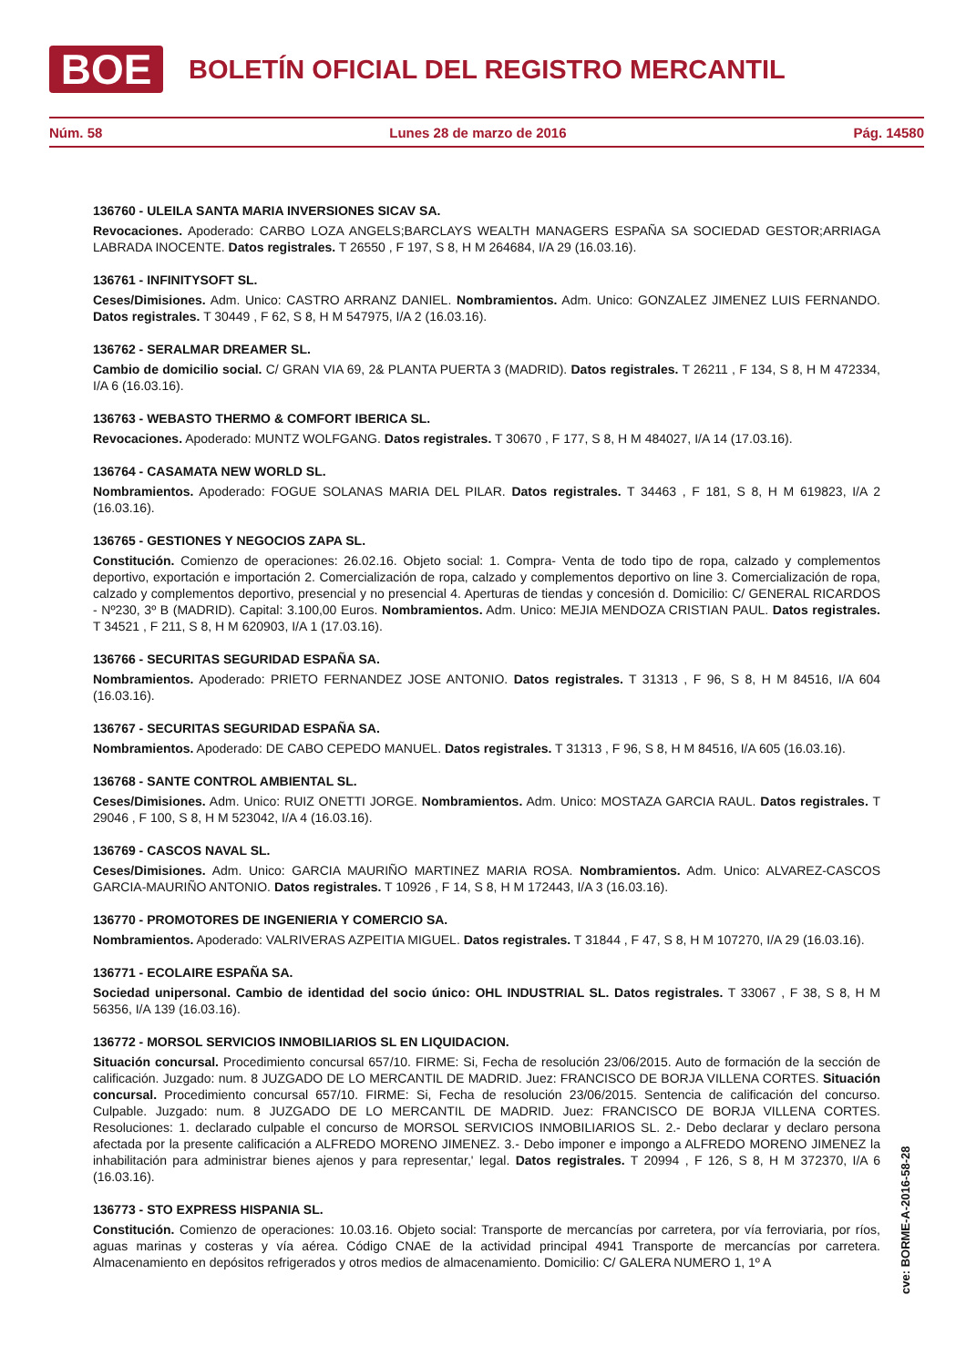BOE BOLETÍN OFICIAL DEL REGISTRO MERCANTIL
Núm. 58 Lunes 28 de marzo de 2016 Pág. 14580
136760 - ULEILA SANTA MARIA INVERSIONES SICAV SA.
Revocaciones. Apoderado: CARBO LOZA ANGELS;BARCLAYS WEALTH MANAGERS ESPAÑA SA SOCIEDAD GESTOR;ARRIAGA LABRADA INOCENTE. Datos registrales. T 26550 , F 197, S 8, H M 264684, I/A 29 (16.03.16).
136761 - INFINITYSOFT SL.
Ceses/Dimisiones. Adm. Unico: CASTRO ARRANZ DANIEL. Nombramientos. Adm. Unico: GONZALEZ JIMENEZ LUIS FERNANDO. Datos registrales. T 30449 , F 62, S 8, H M 547975, I/A 2 (16.03.16).
136762 - SERALMAR DREAMER SL.
Cambio de domicilio social. C/ GRAN VIA 69, 2& PLANTA PUERTA 3 (MADRID). Datos registrales. T 26211 , F 134, S 8, H M 472334, I/A 6 (16.03.16).
136763 - WEBASTO THERMO & COMFORT IBERICA SL.
Revocaciones. Apoderado: MUNTZ WOLFGANG. Datos registrales. T 30670 , F 177, S 8, H M 484027, I/A 14 (17.03.16).
136764 - CASAMATA NEW WORLD SL.
Nombramientos. Apoderado: FOGUE SOLANAS MARIA DEL PILAR. Datos registrales. T 34463 , F 181, S 8, H M 619823, I/A 2 (16.03.16).
136765 - GESTIONES Y NEGOCIOS ZAPA SL.
Constitución. Comienzo de operaciones: 26.02.16. Objeto social: 1. Compra- Venta de todo tipo de ropa, calzado y complementos deportivo, exportación e importación 2. Comercialización de ropa, calzado y complementos deportivo on line 3. Comercialización de ropa, calzado y complementos deportivo, presencial y no presencial 4. Aperturas de tiendas y concesión d. Domicilio: C/ GENERAL RICARDOS - Nº230, 3º B (MADRID). Capital: 3.100,00 Euros. Nombramientos. Adm. Unico: MEJIA MENDOZA CRISTIAN PAUL. Datos registrales. T 34521 , F 211, S 8, H M 620903, I/A 1 (17.03.16).
136766 - SECURITAS SEGURIDAD ESPAÑA SA.
Nombramientos. Apoderado: PRIETO FERNANDEZ JOSE ANTONIO. Datos registrales. T 31313 , F 96, S 8, H M 84516, I/A 604 (16.03.16).
136767 - SECURITAS SEGURIDAD ESPAÑA SA.
Nombramientos. Apoderado: DE CABO CEPEDO MANUEL. Datos registrales. T 31313 , F 96, S 8, H M 84516, I/A 605 (16.03.16).
136768 - SANTE CONTROL AMBIENTAL SL.
Ceses/Dimisiones. Adm. Unico: RUIZ ONETTI JORGE. Nombramientos. Adm. Unico: MOSTAZA GARCIA RAUL. Datos registrales. T 29046 , F 100, S 8, H M 523042, I/A 4 (16.03.16).
136769 - CASCOS NAVAL SL.
Ceses/Dimisiones. Adm. Unico: GARCIA MAURIÑO MARTINEZ MARIA ROSA. Nombramientos. Adm. Unico: ALVAREZ-CASCOS GARCIA-MAURIÑO ANTONIO. Datos registrales. T 10926 , F 14, S 8, H M 172443, I/A 3 (16.03.16).
136770 - PROMOTORES DE INGENIERIA Y COMERCIO SA.
Nombramientos. Apoderado: VALRIVERAS AZPEITIA MIGUEL. Datos registrales. T 31844 , F 47, S 8, H M 107270, I/A 29 (16.03.16).
136771 - ECOLAIRE ESPAÑA SA.
Sociedad unipersonal. Cambio de identidad del socio único: OHL INDUSTRIAL SL. Datos registrales. T 33067 , F 38, S 8, H M 56356, I/A 139 (16.03.16).
136772 - MORSOL SERVICIOS INMOBILIARIOS SL EN LIQUIDACION.
Situación concursal. Procedimiento concursal 657/10. FIRME: Si, Fecha de resolución 23/06/2015. Auto de formación de la sección de calificación. Juzgado: num. 8 JUZGADO DE LO MERCANTIL DE MADRID. Juez: FRANCISCO DE BORJA VILLENA CORTES. Situación concursal. Procedimiento concursal 657/10. FIRME: Si, Fecha de resolución 23/06/2015. Sentencia de calificación del concurso. Culpable. Juzgado: num. 8 JUZGADO DE LO MERCANTIL DE MADRID. Juez: FRANCISCO DE BORJA VILLENA CORTES. Resoluciones: 1. declarado culpable el concurso de MORSOL SERVICIOS INMOBILIARIOS SL. 2.- Debo declarar y declaro persona afectada por la presente calificación a ALFREDO MORENO JIMENEZ. 3.- Debo imponer e impongo a ALFREDO MORENO JIMENEZ la inhabilitación para administrar bienes ajenos y para representar,' legal. Datos registrales. T 20994 , F 126, S 8, H M 372370, I/A 6 (16.03.16).
136773 - STO EXPRESS HISPANIA SL.
Constitución. Comienzo de operaciones: 10.03.16. Objeto social: Transporte de mercancías por carretera, por vía ferroviaria, por ríos, aguas marinas y costeras y vía aérea. Código CNAE de la actividad principal 4941 Transporte de mercancías por carretera. Almacenamiento en depósitos refrigerados y otros medios de almacenamiento. Domicilio: C/ GALERA NUMERO 1, 1º A
cve: BORME-A-2016-58-28